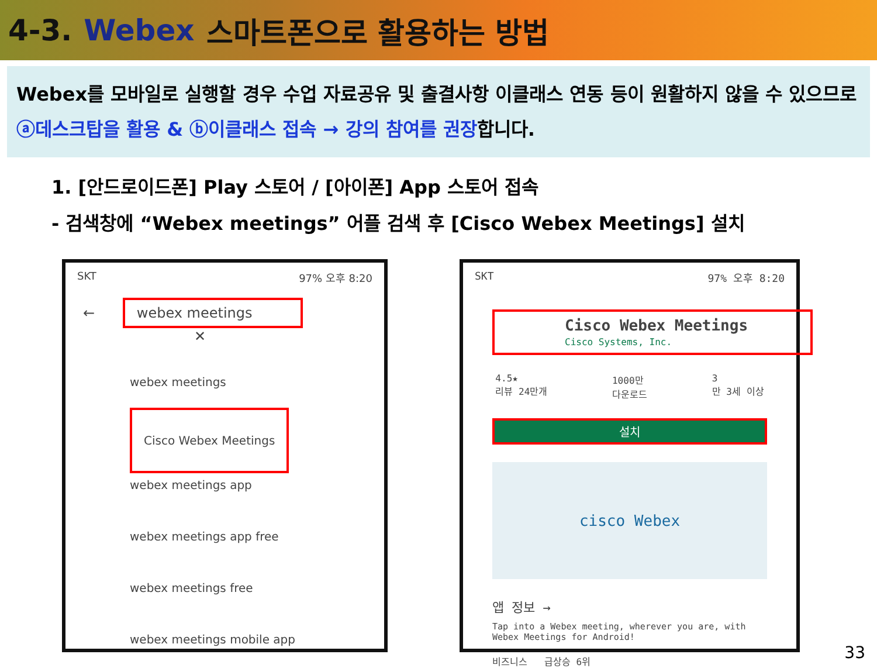4-3. Webex 스마트폰으로 활용하는 방법
Webex를 모바일로 실행할 경우 수업 자료공유 및 출결사항 이클래스 연동 등이 원활하지 않을 수 있으므로
ⓐ데스크탑을 활용 & ⓑ이클래스 접속 → 강의 참여를 권장합니다.
1. [안드로이드폰] Play 스토어 / [아이폰] App 스토어 접속
- 검색창에 “Webex meetings” 어플 검색 후 [Cisco Webex Meetings] 설치
SKT 97% 오후 8:20
← webex meetings ✕
webex meetings
Cisco Webex Meetings
webex meetings app
webex meetings app free
webex meetings free
webex meetings mobile app
SKT 97% 오후 8:20
Cisco Webex Meetings
Cisco Systems, Inc.
4.5★
리뷰 24만개 1000만
다운로드 3
만 3세 이상
설치
cisco Webex
앱 정보 →
Tap into a Webex meeting, wherever you are, with Webex Meetings for Android!
비즈니스 급상승 6위
33